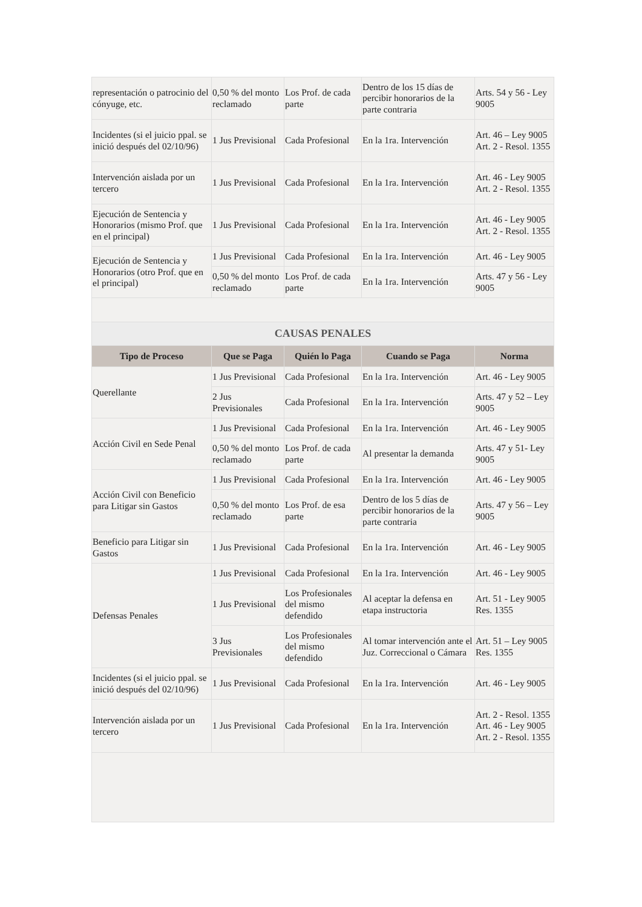| representación o patrocinio del cónyuge, etc. | 0,50 % del monto reclamado | Los Prof. de cada parte | Dentro de los 15 días de percibir honorarios de la parte contraria | Arts. 54 y 56 - Ley 9005 |
| Incidentes (si el juicio ppal. se inició después del 02/10/96) | 1 Jus Previsional | Cada Profesional | En la 1ra. Intervención | Art. 46 – Ley 9005 Art. 2 - Resol. 1355 |
| Intervención aislada por un tercero | 1 Jus Previsional | Cada Profesional | En la 1ra. Intervención | Art. 46 - Ley 9005 Art. 2 - Resol. 1355 |
| Ejecución de Sentencia y Honorarios (mismo Prof. que en el principal) | 1 Jus Previsional | Cada Profesional | En la 1ra. Intervención | Art. 46 - Ley 9005 Art. 2 - Resol. 1355 |
| Ejecución de Sentencia y Honorarios (otro Prof. que en el principal) | 1 Jus Previsional | Cada Profesional | En la 1ra. Intervención | Art. 46 - Ley 9005 |
| | 0,50 % del monto reclamado | Los Prof. de cada parte | En la 1ra. Intervención | Arts. 47 y 56 - Ley 9005 |
| CAUSAS PENALES | | | | |
| Tipo de Proceso | Que se Paga | Quién lo Paga | Cuando se Paga | Norma |
| Querellante | 1 Jus Previsional | Cada Profesional | En la 1ra. Intervención | Art. 46 - Ley 9005 |
| | 2 Jus Previsionales | Cada Profesional | En la 1ra. Intervención | Arts. 47 y 52 – Ley 9005 |
| Acción Civil en Sede Penal | 1 Jus Previsional | Cada Profesional | En la 1ra. Intervención | Art. 46 - Ley 9005 |
| | 0,50 % del monto reclamado | Los Prof. de cada parte | Al presentar la demanda | Arts. 47 y 51- Ley 9005 |
| Acción Civil con Beneficio para Litigar sin Gastos | 1 Jus Previsional | Cada Profesional | En la 1ra. Intervención | Art. 46 - Ley 9005 |
| | 0,50 % del monto reclamado | Los Prof. de esa parte | Dentro de los 5 días de percibir honorarios de la parte contraria | Arts. 47 y 56 – Ley 9005 |
| Beneficio para Litigar sin Gastos | 1 Jus Previsional | Cada Profesional | En la 1ra. Intervención | Art. 46 - Ley 9005 |
| Defensas Penales | 1 Jus Previsional | Cada Profesional | En la 1ra. Intervención | Art. 46 - Ley 9005 |
| | 1 Jus Previsional | Los Profesionales del mismo defendido | Al aceptar la defensa en etapa instructoria | Art. 51 - Ley 9005 Res. 1355 |
| | 3 Jus Previsionales | Los Profesionales del mismo defendido | Al tomar intervención ante el Juz. Correccional o Cámara | Art. 51 – Ley 9005 Res. 1355 |
| Incidentes (si el juicio ppal. se inició después del 02/10/96) | 1 Jus Previsional | Cada Profesional | En la 1ra. Intervención | Art. 46 - Ley 9005 |
| Intervención aislada por un tercero | 1 Jus Previsional | Cada Profesional | En la 1ra. Intervención | Art. 2 - Resol. 1355 Art. 46 - Ley 9005 Art. 2 - Resol. 1355 |